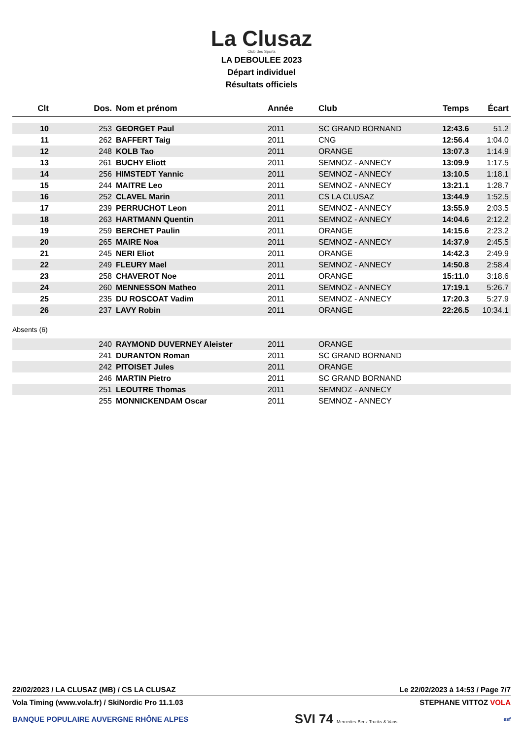La Clusaz
Club des Sports
LA DEBOULEE 2023
Départ individuel
Résultats officiels
| Clt | Dos. | Nom et prénom | Année | Club | Temps | Écart |
| --- | --- | --- | --- | --- | --- | --- |
| 10 | 253 | GEORGET Paul | 2011 | SC GRAND BORNAND | 12:43.6 | 51.2 |
| 11 | 262 | BAFFERT Taig | 2011 | CNG | 12:56.4 | 1:04.0 |
| 12 | 248 | KOLB Tao | 2011 | ORANGE | 13:07.3 | 1:14.9 |
| 13 | 261 | BUCHY Eliott | 2011 | SEMNOZ - ANNECY | 13:09.9 | 1:17.5 |
| 14 | 256 | HIMSTEDT Yannic | 2011 | SEMNOZ - ANNECY | 13:10.5 | 1:18.1 |
| 15 | 244 | MAITRE Leo | 2011 | SEMNOZ - ANNECY | 13:21.1 | 1:28.7 |
| 16 | 252 | CLAVEL Marin | 2011 | CS LA CLUSAZ | 13:44.9 | 1:52.5 |
| 17 | 239 | PERRUCHOT Leon | 2011 | SEMNOZ - ANNECY | 13:55.9 | 2:03.5 |
| 18 | 263 | HARTMANN Quentin | 2011 | SEMNOZ - ANNECY | 14:04.6 | 2:12.2 |
| 19 | 259 | BERCHET Paulin | 2011 | ORANGE | 14:15.6 | 2:23.2 |
| 20 | 265 | MAIRE Noa | 2011 | SEMNOZ - ANNECY | 14:37.9 | 2:45.5 |
| 21 | 245 | NERI Eliot | 2011 | ORANGE | 14:42.3 | 2:49.9 |
| 22 | 249 | FLEURY Mael | 2011 | SEMNOZ - ANNECY | 14:50.8 | 2:58.4 |
| 23 | 258 | CHAVEROT Noe | 2011 | ORANGE | 15:11.0 | 3:18.6 |
| 24 | 260 | MENNESSON Matheo | 2011 | SEMNOZ - ANNECY | 17:19.1 | 5:26.7 |
| 25 | 235 | DU ROSCOAT Vadim | 2011 | SEMNOZ - ANNECY | 17:20.3 | 5:27.9 |
| 26 | 237 | LAVY Robin | 2011 | ORANGE | 22:26.5 | 10:34.1 |
Absents (6)
| | 240 | RAYMOND DUVERNEY Aleister | 2011 | ORANGE |
| | 241 | DURANTON Roman | 2011 | SC GRAND BORNAND |
| | 242 | PITOISET Jules | 2011 | ORANGE |
| | 246 | MARTIN Pietro | 2011 | SC GRAND BORNAND |
| | 251 | LEOUTRE Thomas | 2011 | SEMNOZ - ANNECY |
| | 255 | MONNICKENDAM Oscar | 2011 | SEMNOZ - ANNECY |
22/02/2023 / LA CLUSAZ (MB) / CS LA CLUSAZ Le 22/02/2023 à 14:53 / Page 7/7
Vola Timing (www.vola.fr) / SkiNordic Pro 11.1.03 STEPHANE VITTOZ VOLA
BANQUE POPULAIRE AUVERGNE RHÔNE ALPES SVI 74 Mercedes-Benz Trucks & Vans esf